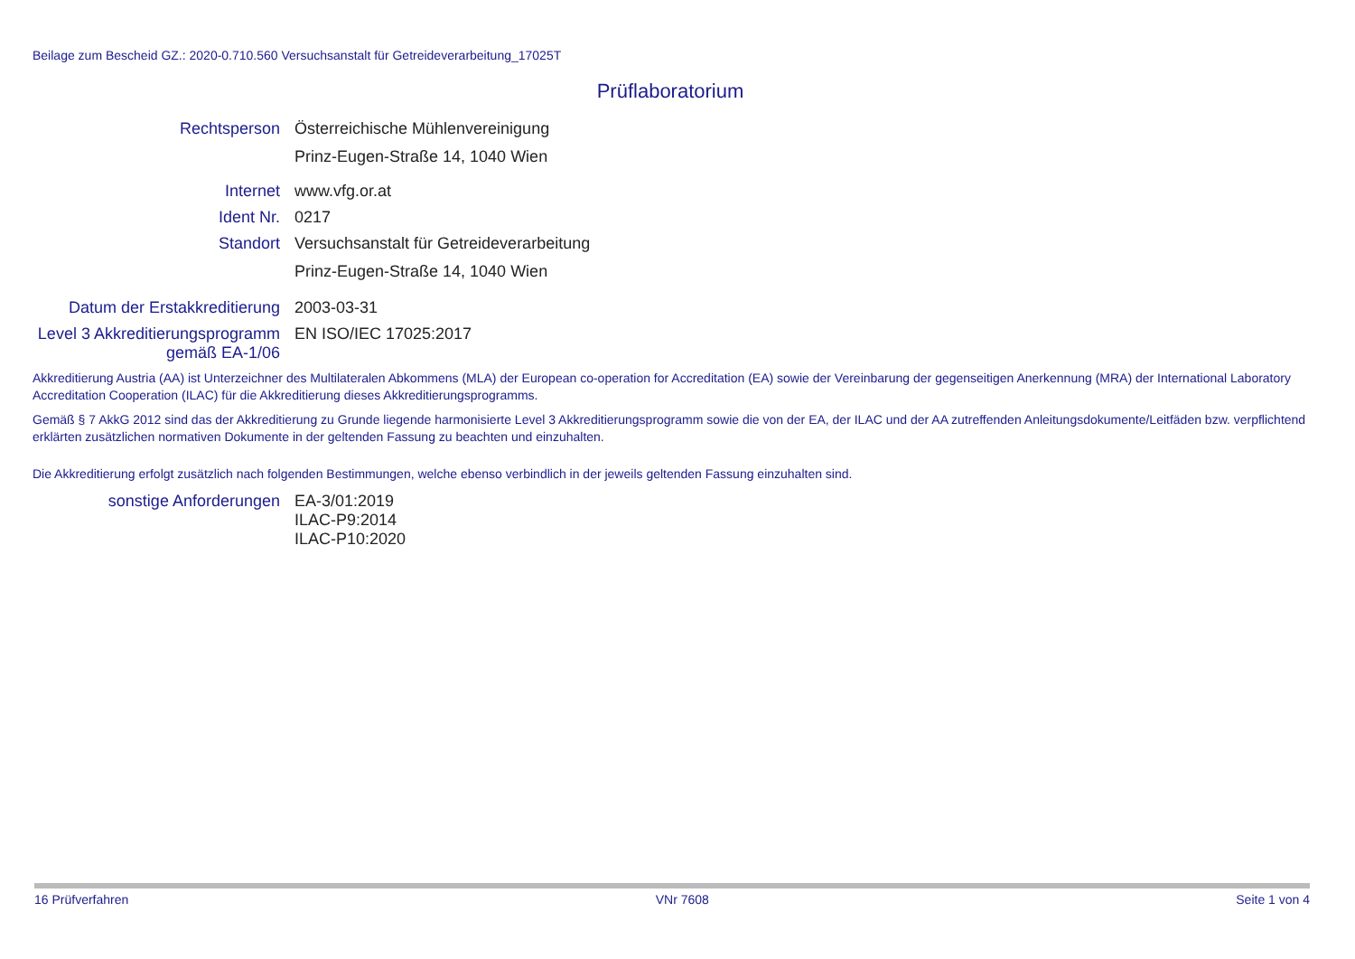Beilage zum Bescheid GZ.: 2020-0.710.560 Versuchsanstalt für Getreideverarbeitung_17025T
Prüflaboratorium
Rechtsperson Österreichische Mühlenvereinigung
Prinz-Eugen-Straße 14, 1040 Wien
Internet www.vfg.or.at
Ident Nr. 0217
Standort Versuchsanstalt für Getreideverarbeitung
Prinz-Eugen-Straße 14, 1040 Wien
Datum der Erstakkreditierung
2003-03-31
Level 3 Akkreditierungsprogramm
gemäß EA-1/06
EN ISO/IEC 17025:2017
Akkreditierung Austria (AA) ist Unterzeichner des Multilateralen Abkommens (MLA) der European co-operation for Accreditation (EA) sowie der Vereinbarung der gegenseitigen Anerkennung (MRA) der International Laboratory Accreditation Cooperation (ILAC) für die Akkreditierung dieses Akkreditierungsprogramms.
Gemäß § 7 AkkG 2012 sind das der Akkreditierung zu Grunde liegende harmonisierte Level 3 Akkreditierungsprogramm sowie die von der EA, der ILAC und der AA zutreffenden Anleitungsdokumente/Leitfäden bzw. verpflichtend erklärten zusätzlichen normativen Dokumente in der geltenden Fassung zu beachten und einzuhalten.
Die Akkreditierung erfolgt zusätzlich nach folgenden Bestimmungen, welche ebenso verbindlich in der jeweils geltenden Fassung einzuhalten sind.
sonstige Anforderungen EA-3/01:2019
ILAC-P9:2014
ILAC-P10:2020
16 Prüfverfahren VNr 7608 Seite 1 von 4